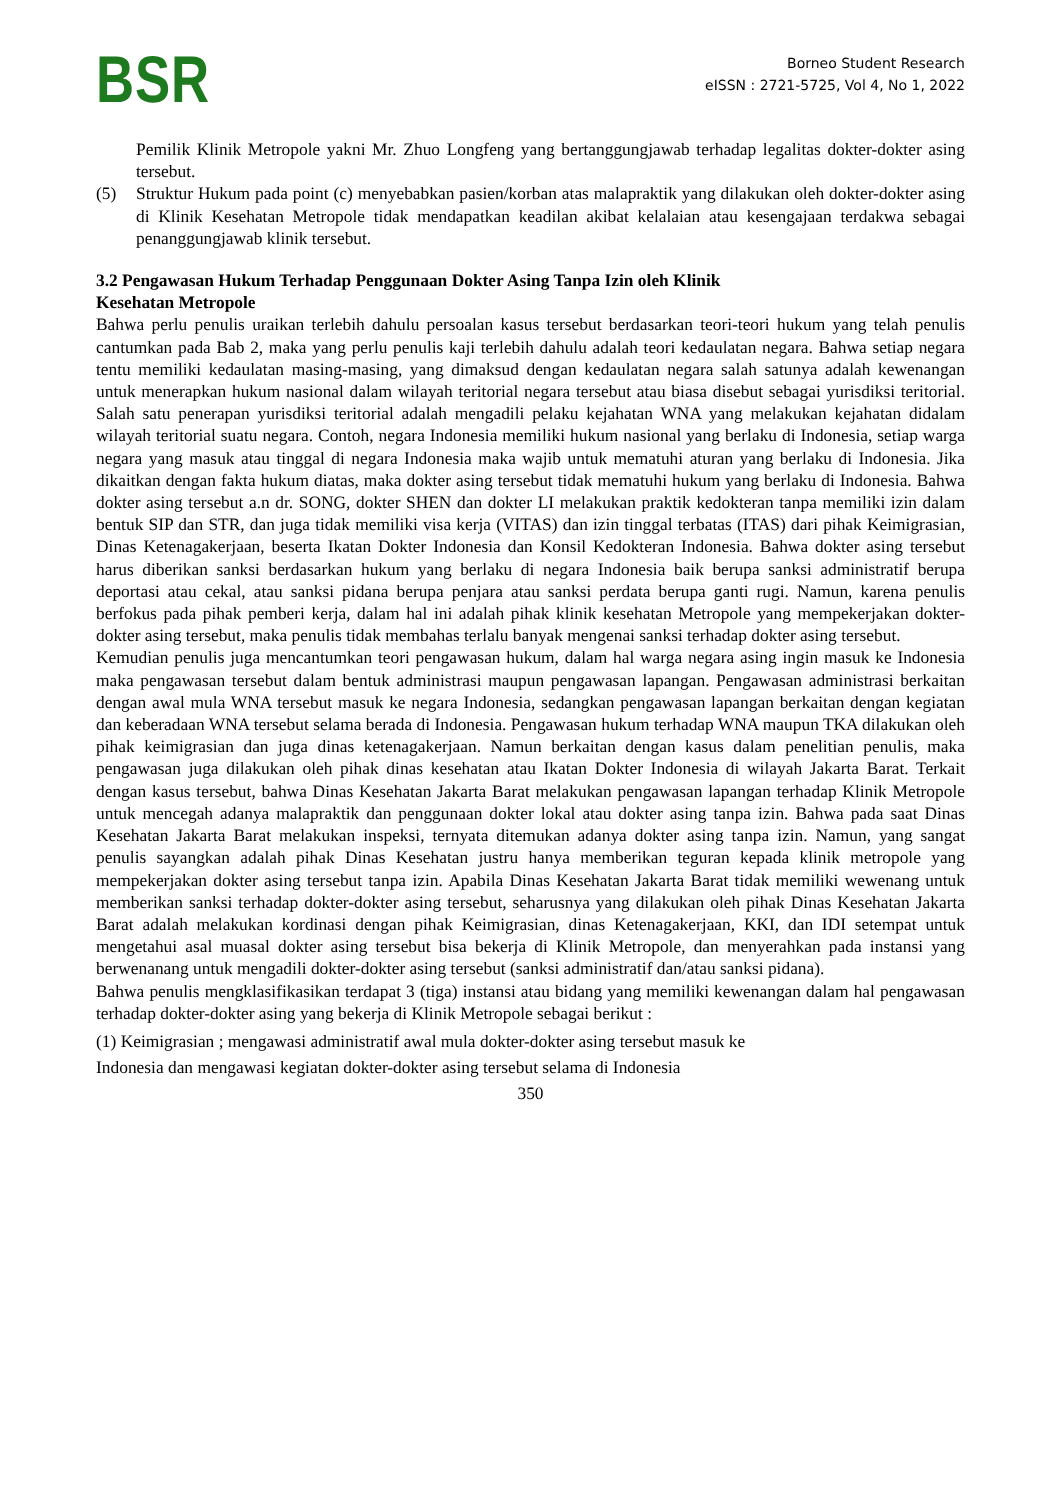BSR
Borneo Student Research
eISSN : 2721-5725, Vol 4, No 1, 2022
Pemilik Klinik Metropole yakni Mr. Zhuo Longfeng yang bertanggungjawab terhadap legalitas dokter-dokter asing tersebut.
(5) Struktur Hukum pada point (c) menyebabkan pasien/korban atas malapraktik yang dilakukan oleh dokter-dokter asing di Klinik Kesehatan Metropole tidak mendapatkan keadilan akibat kelalaian atau kesengajaan terdakwa sebagai penanggungjawab klinik tersebut.
3.2 Pengawasan Hukum Terhadap Penggunaan Dokter Asing Tanpa Izin oleh Klinik
Kesehatan Metropole
Bahwa perlu penulis uraikan terlebih dahulu persoalan kasus tersebut berdasarkan teori-teori hukum yang telah penulis cantumkan pada Bab 2, maka yang perlu penulis kaji terlebih dahulu adalah teori kedaulatan negara. Bahwa setiap negara tentu memiliki kedaulatan masing-masing, yang dimaksud dengan kedaulatan negara salah satunya adalah kewenangan untuk menerapkan hukum nasional dalam wilayah teritorial negara tersebut atau biasa disebut sebagai yurisdiksi teritorial. Salah satu penerapan yurisdiksi teritorial adalah mengadili pelaku kejahatan WNA yang melakukan kejahatan didalam wilayah teritorial suatu negara. Contoh, negara Indonesia memiliki hukum nasional yang berlaku di Indonesia, setiap warga negara yang masuk atau tinggal di negara Indonesia maka wajib untuk mematuhi aturan yang berlaku di Indonesia. Jika dikaitkan dengan fakta hukum diatas, maka dokter asing tersebut tidak mematuhi hukum yang berlaku di Indonesia. Bahwa dokter asing tersebut a.n dr. SONG, dokter SHEN dan dokter LI melakukan praktik kedokteran tanpa memiliki izin dalam bentuk SIP dan STR, dan juga tidak memiliki visa kerja (VITAS) dan izin tinggal terbatas (ITAS) dari pihak Keimigrasian, Dinas Ketenagakerjaan, beserta Ikatan Dokter Indonesia dan Konsil Kedokteran Indonesia. Bahwa dokter asing tersebut harus diberikan sanksi berdasarkan hukum yang berlaku di negara Indonesia baik berupa sanksi administratif berupa deportasi atau cekal, atau sanksi pidana berupa penjara atau sanksi perdata berupa ganti rugi. Namun, karena penulis berfokus pada pihak pemberi kerja, dalam hal ini adalah pihak klinik kesehatan Metropole yang mempekerjakan dokter-dokter asing tersebut, maka penulis tidak membahas terlalu banyak mengenai sanksi terhadap dokter asing tersebut.
Kemudian penulis juga mencantumkan teori pengawasan hukum, dalam hal warga negara asing ingin masuk ke Indonesia maka pengawasan tersebut dalam bentuk administrasi maupun pengawasan lapangan. Pengawasan administrasi berkaitan dengan awal mula WNA tersebut masuk ke negara Indonesia, sedangkan pengawasan lapangan berkaitan dengan kegiatan dan keberadaan WNA tersebut selama berada di Indonesia. Pengawasan hukum terhadap WNA maupun TKA dilakukan oleh pihak keimigrasian dan juga dinas ketenagakerjaan. Namun berkaitan dengan kasus dalam penelitian penulis, maka pengawasan juga dilakukan oleh pihak dinas kesehatan atau Ikatan Dokter Indonesia di wilayah Jakarta Barat. Terkait dengan kasus tersebut, bahwa Dinas Kesehatan Jakarta Barat melakukan pengawasan lapangan terhadap Klinik Metropole untuk mencegah adanya malapraktik dan penggunaan dokter lokal atau dokter asing tanpa izin. Bahwa pada saat Dinas Kesehatan Jakarta Barat melakukan inspeksi, ternyata ditemukan adanya dokter asing tanpa izin. Namun, yang sangat penulis sayangkan adalah pihak Dinas Kesehatan justru hanya memberikan teguran kepada klinik metropole yang mempekerjakan dokter asing tersebut tanpa izin. Apabila Dinas Kesehatan Jakarta Barat tidak memiliki wewenang untuk memberikan sanksi terhadap dokter-dokter asing tersebut, seharusnya yang dilakukan oleh pihak Dinas Kesehatan Jakarta Barat adalah melakukan kordinasi dengan pihak Keimigrasian, dinas Ketenagakerjaan, KKI, dan IDI setempat untuk mengetahui asal muasal dokter asing tersebut bisa bekerja di Klinik Metropole, dan menyerahkan pada instansi yang berwenanang untuk mengadili dokter-dokter asing tersebut (sanksi administratif dan/atau sanksi pidana).
Bahwa penulis mengklasifikasikan terdapat 3 (tiga) instansi atau bidang yang memiliki kewenangan dalam hal pengawasan terhadap dokter-dokter asing yang bekerja di Klinik Metropole sebagai berikut :
(1) Keimigrasian ; mengawasi administratif awal mula dokter-dokter asing tersebut masuk ke
Indonesia dan mengawasi kegiatan dokter-dokter asing tersebut selama di Indonesia
350